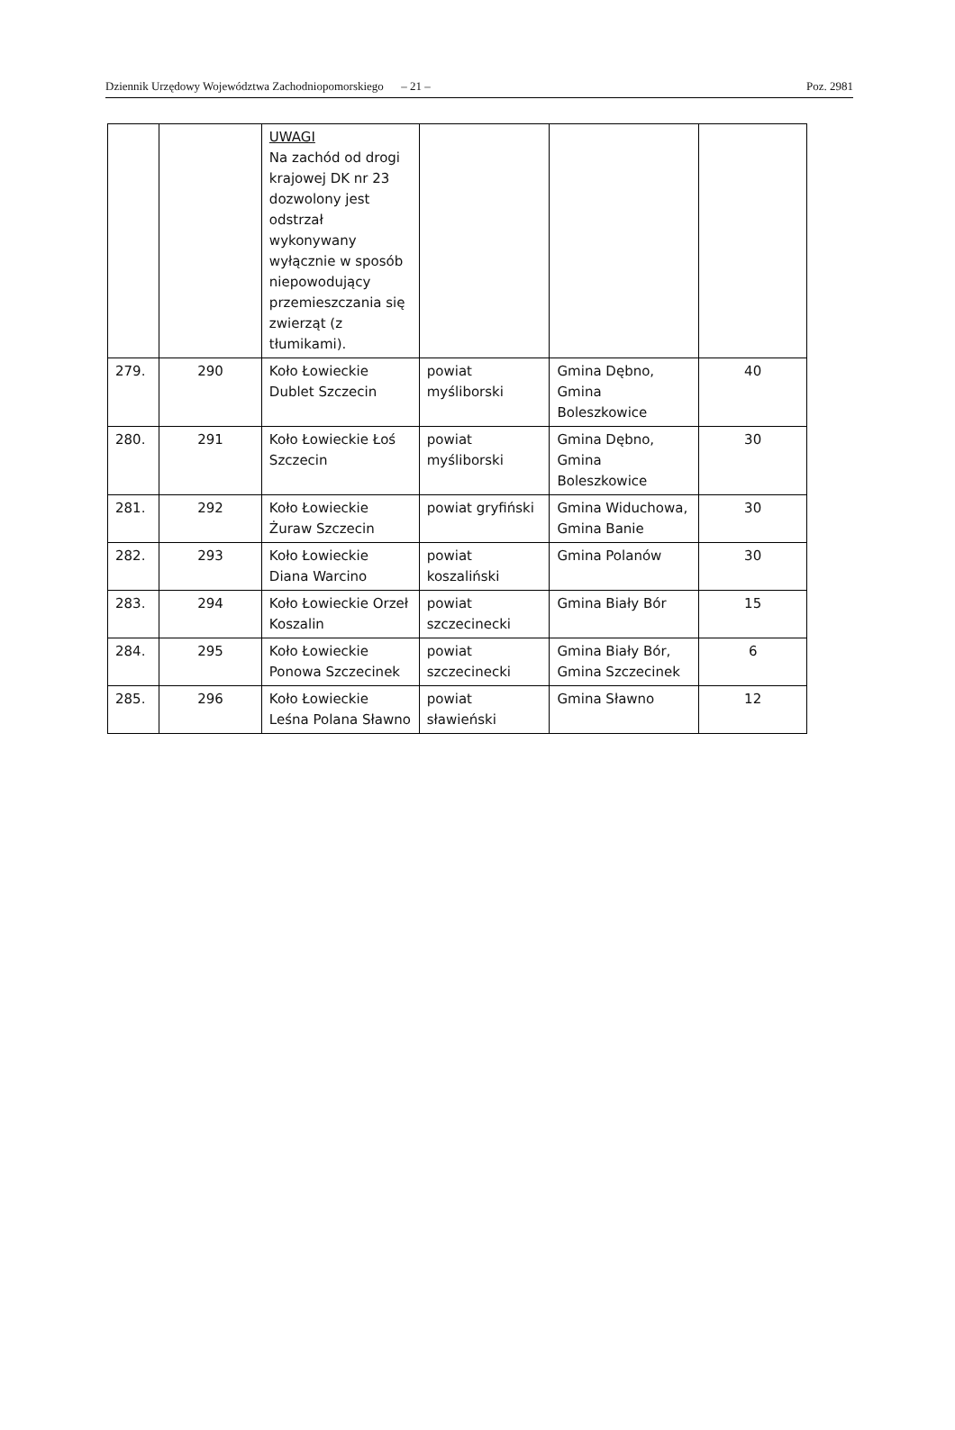Dziennik Urzędowy Województwa Zachodniopomorskiego – 21 – Poz. 2981
| | | UWAGI Na zachód od drogi krajowej DK nr 23 dozwolony jest odstrzał wykonywany wyłącznie w sposób niepowodujący przemieszczania się zwierząt (z tłumikami). | | | |
| 279. | 290 | Koło Łowieckie Dublet Szczecin | powiat myśliborski | Gmina Dębno, Gmina Boleszkowice | 40 |
| 280. | 291 | Koło Łowieckie Łoś Szczecin | powiat myśliborski | Gmina Dębno, Gmina Boleszkowice | 30 |
| 281. | 292 | Koło Łowieckie Żuraw Szczecin | powiat gryfiński | Gmina Widuchowa, Gmina Banie | 30 |
| 282. | 293 | Koło Łowieckie Diana Warcino | powiat koszaliński | Gmina Polanów | 30 |
| 283. | 294 | Koło Łowieckie Orzeł Koszalin | powiat szczecinecki | Gmina Biały Bór | 15 |
| 284. | 295 | Koło Łowieckie Ponowa Szczecinek | powiat szczecinecki | Gmina Biały Bór, Gmina Szczecinek | 6 |
| 285. | 296 | Koło Łowieckie Leśna Polana Sławno | powiat sławieński | Gmina Sławno | 12 |